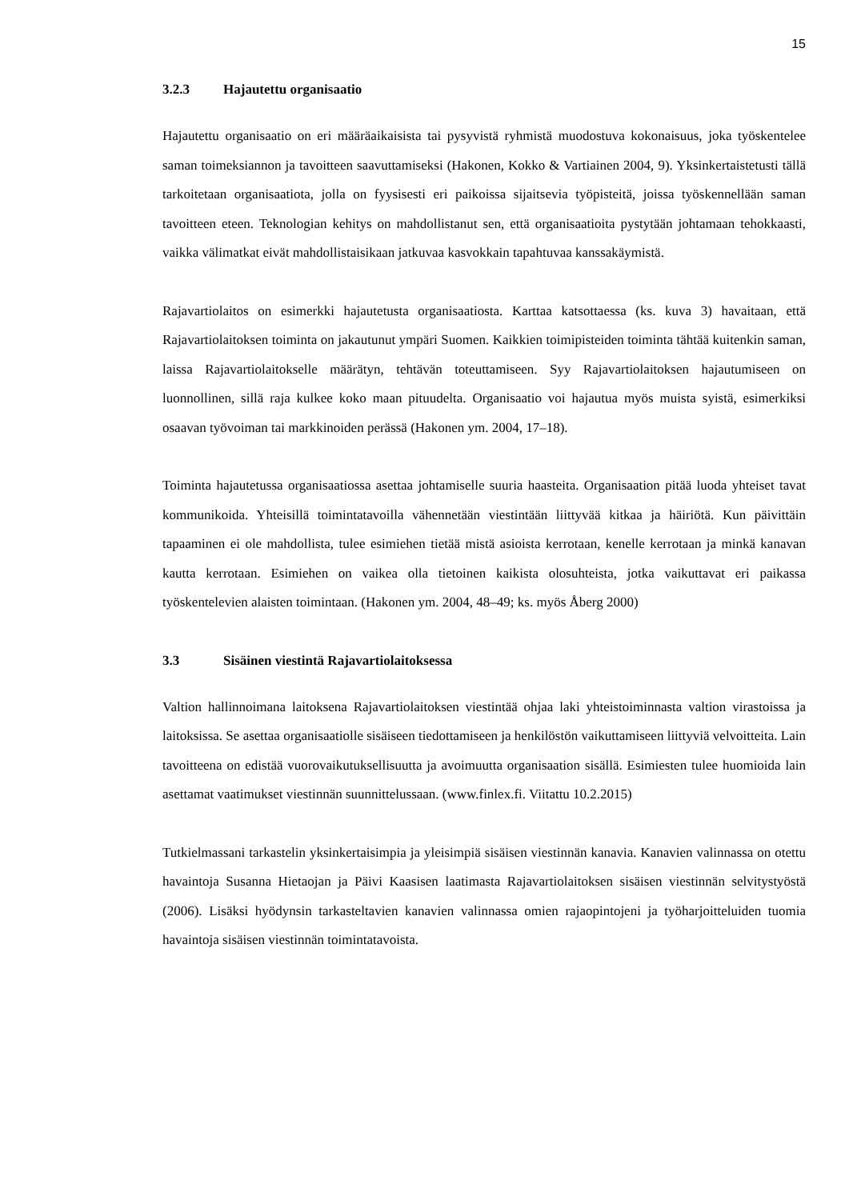15
3.2.3 Hajautettu organisaatio
Hajautettu organisaatio on eri määräaikaisista tai pysyvistä ryhmistä muodostuva kokonaisuus, joka työskentelee saman toimeksiannon ja tavoitteen saavuttamiseksi (Hakonen, Kokko & Vartiainen 2004, 9). Yksinkertaistetusti tällä tarkoitetaan organisaatiota, jolla on fyysisesti eri paikoissa sijaitsevia työpisteitä, joissa työskennellään saman tavoitteen eteen. Teknologian kehitys on mahdollistanut sen, että organisaatioita pystytään johtamaan tehokkaasti, vaikka välimatkat eivät mahdollistaisikaan jatkuvaa kasvokkain tapahtuvaa kanssakäymistä.
Rajavartiolaitos on esimerkki hajautetusta organisaatiosta. Karttaa katsottaessa (ks. kuva 3) havaitaan, että Rajavartiolaitoksen toiminta on jakautunut ympäri Suomen. Kaikkien toimipisteiden toiminta tähtää kuitenkin saman, laissa Rajavartiolaitokselle määrätyn, tehtävän toteuttamiseen. Syy Rajavartiolaitoksen hajautumiseen on luonnollinen, sillä raja kulkee koko maan pituudelta. Organisaatio voi hajautua myös muista syistä, esimerkiksi osaavan työvoiman tai markkinoiden perässä (Hakonen ym. 2004, 17–18).
Toiminta hajautetussa organisaatiossa asettaa johtamiselle suuria haasteita. Organisaation pitää luoda yhteiset tavat kommunikoida. Yhteisillä toimintatavoilla vähennetään viestintään liittyvää kitkaa ja häiriötä. Kun päivittäin tapaaminen ei ole mahdollista, tulee esimiehen tietää mistä asioista kerrotaan, kenelle kerrotaan ja minkä kanavan kautta kerrotaan. Esimiehen on vaikea olla tietoinen kaikista olosuhteista, jotka vaikuttavat eri paikassa työskentelevien alaisten toimintaan. (Hakonen ym. 2004, 48–49; ks. myös Åberg 2000)
3.3 Sisäinen viestintä Rajavartiolaitoksessa
Valtion hallinnoimana laitoksena Rajavartiolaitoksen viestintää ohjaa laki yhteistoiminnasta valtion virastoissa ja laitoksissa. Se asettaa organisaatiolle sisäiseen tiedottamiseen ja henkilöstön vaikuttamiseen liittyviä velvoitteita. Lain tavoitteena on edistää vuorovaikutuksellisuutta ja avoimuutta organisaation sisällä. Esimiesten tulee huomioida lain asettamat vaatimukset viestinnän suunnittelussaan. (www.finlex.fi. Viitattu 10.2.2015)
Tutkielmassani tarkastelin yksinkertaisimpia ja yleisimpiä sisäisen viestinnän kanavia. Kanavien valinnassa on otettu havaintoja Susanna Hietaojan ja Päivi Kaasisen laatimasta Rajavartiolaitoksen sisäisen viestinnän selvitystyöstä (2006). Lisäksi hyödynsin tarkasteltavien kanavien valinnassa omien rajaopintojeni ja työharjoitteluiden tuomia havaintoja sisäisen viestinnän toimintatavoista.